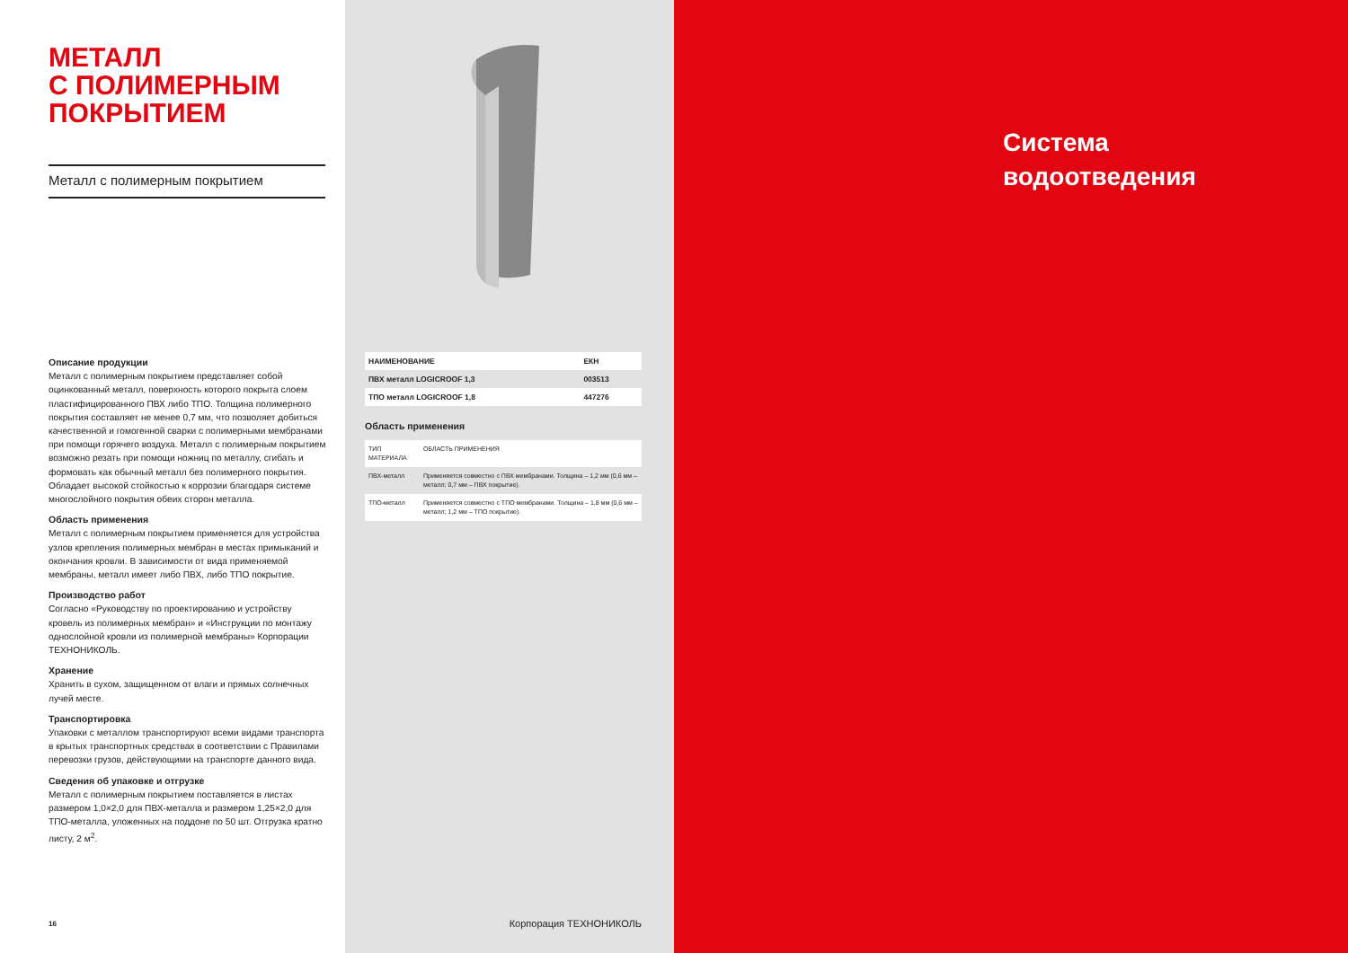МЕТАЛЛ
С ПОЛИМЕРНЫМ
ПОКРЫТИЕМ
Металл с полимерным покрытием
Описание продукции
Металл с полимерным покрытием представляет собой оцинкованный металл, поверхность которого покрыта слоем пластифицированного ПВХ либо ТПО. Толщина полимерного покрытия составляет не менее 0,7 мм, что позволяет добиться качественной и гомогенной сварки с полимерными мембранами при помощи горячего воздуха. Металл с полимерным покрытием возможно резать при помощи ножниц по металлу, сгибать и формовать как обычный металл без полимерного покрытия. Обладает высокой стойкостью к коррозии благодаря системе многослойного покрытия обеих сторон металла.
Область применения
Металл с полимерным покрытием применяется для устройства узлов крепления полимерных мембран в местах примыканий и окончания кровли. В зависимости от вида применяемой мембраны, металл имеет либо ПВХ, либо ТПО покрытие.
Производство работ
Согласно «Руководству по проектированию и устройству кровель из полимерных мембран» и «Инструкции по монтажу однослойной кровли из полимерной мембраны» Корпорации ТЕХНОНИКОЛЬ.
Хранение
Хранить в сухом, защищенном от влаги и прямых солнечных лучей месте.
Транспортировка
Упаковки с металлом транспортируют всеми видами транспорта в крытых транспортных средствах в соответствии с Правилами перевозки грузов, действующими на транспорте данного вида.
Сведения об упаковке и отгрузке
Металл с полимерным покрытием поставляется в листах размером 1,0×2,0 для ПВХ-металла и размером 1,25×2,0 для ТПО-металла, уложенных на поддоне по 50 шт. Отгрузка кратно листу, 2 м<sup>2</sup>.
16
| НАИМЕНОВАНИЕ | ЕКН |
| --- | --- |
| ПВХ металл LOGICROOF 1,3 | 003513 |
| ТПО металл LOGICROOF 1,8 | 447276 |
Область применения
| ТИП МАТЕРИАЛА | ОБЛАСТЬ ПРИМЕНЕНИЯ |
| ПВХ-металл | Применяется совместно с ПВХ мембранами. Толщина – 1,2 мм (0,6 мм – металл; 0,7 мм – ПВХ покрытие). |
| ТПО-металл | Применяется совместно с ТПО мембранами. Толщина – 1,8 мм (0,6 мм – металл; 1,2 мм – ТПО покрытие). |
Корпорация ТЕХНОНИКОЛЬ
Система
водоотведения